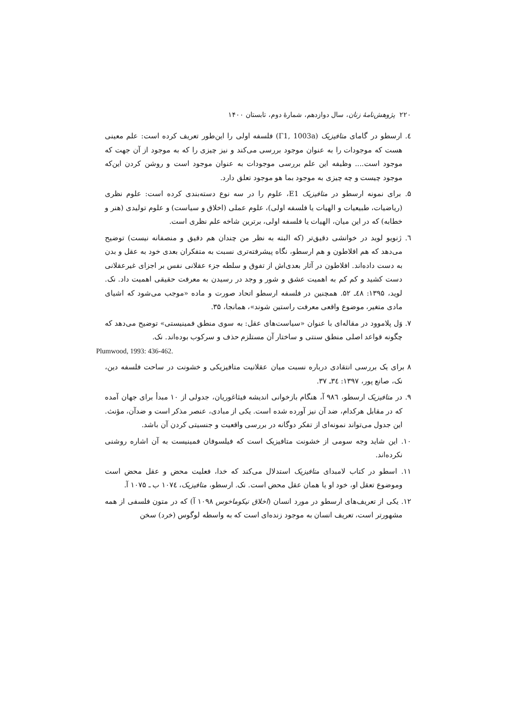۲۲۰ پژوهش‌نامهٔ زنان، سال دوازدهم، شمارهٔ دوم، تابستان ۱۴۰۰
٤. ارسطو در گامای متافیزیک (Γ1, 1003a) فلسفه اولی را این‌طور تعریف کرده است: علم معینی هست که موجودات را به عنوان موجود بررسی می‌کند و نیز چیزی را که به موجود از آن جهت که موجود است.... وظیفه این علم بررسی موجودات به عنوان موجود است و روشن کردن این‌که موجود چیست و چه چیزی به موجود بما هو موجود تعلق دارد.
۵. برای نمونه ارسطو در متافیزیک E1، علوم را در سه نوع دسته‌بندی کرده است: علوم نظری (ریاضیات، طبیعیات و الهیات یا فلسفه اولی)، علوم عملی (اخلاق و سیاست) و علوم تولیدی (هنر و خطابه) که در این میان، الهیات یا فلسفه اولی، برترین شاخه علم نظری است.
٦. ژنویو لوید در خوانشی دقیق‌تر (که البته به نظر من چندان هم دقیق و منصفانه نیست) توضیح می‌دهد که هم افلاطون و هم ارسطو، نگاه پیشرفته‌تری نسبت به متفکران بعدی خود به عقل و بدن به دست داده‌اند. افلاطون در آثار بعدی‌اش از تفوق و سلطه جزء عقلانی نفس بر اجزای غیرعقلانی دست کشید و کم کم به اهمیت عشق و شور و وجد در رسیدن به معرفت حقیقی اهمیت داد. نک. لوید، ۱۳۹۵: ٤۸ـ ۵۲. همچنین در فلسفه ارسطو اتحاد صورت و ماده «موجب می‌شود که اشیای مادی متغیر، موضوع واقعی معرفت راستین شوند»، همانجا، ۳۵.
۷. وَل پلاموود در مقاله‌ای با عنوان «سیاست‌های عقل: به سوی منطق فمینیستی» توضیح می‌دهد که چگونه قواعد اصلی منطق سنتی و ساختار آن مستلزم حذف و سرکوب بوده‌اند. نک.
Plumwood, 1993: 436-462.
۸ برای یک بررسی انتقادی درباره نسبت میان عقلانیت متافیزیکی و خشونت در ساحت فلسفه دین، نک، صانع پور، ۱۳۹۷: ۳٤ـ ۳۷.
۹. در متافیزیک ارسطو، ۹۸٦ آ، هنگام بازخوانی اندیشه فیثاغوریان، جدولی از ۱۰ مبدأ برای جهان آمده که در مقابل هرکدام، ضد آن نیز آورده شده است. یکی از مبادی، عنصر مذکر است و ضدآن، مؤنث. این جدول می‌تواند نمونه‌ای از تفکر دوگانه در بررسی واقعیت و جنسیتی کردن آن باشد.
۱۰. این شاید وجه سومی از خشونت متافیزیک است که فیلسوفان فمینیست به آن اشاره روشنی نکرده‌اند.
۱۱. اسطو در کتاب لامبدای متافیزیک استدلال می‌کند که خدا، فعلیت محض و عقل محض است وموضوع تعقل او، خود او یا همان عقل محض است. نک. ارسطو، متافیزیک، ۱۰۷٤ ب ـ ۱۰۷۵ آ.
۱۲. یکی از تعریف‌های ارسطو در مورد انسان (اخلاق نیکوماخوس ۱۰۹۸ آ) که در متون فلسفی از همه مشهورتر است، تعریف انسان به موجود زنده‌ای است که به واسطه لوگوس (خرد) سخن